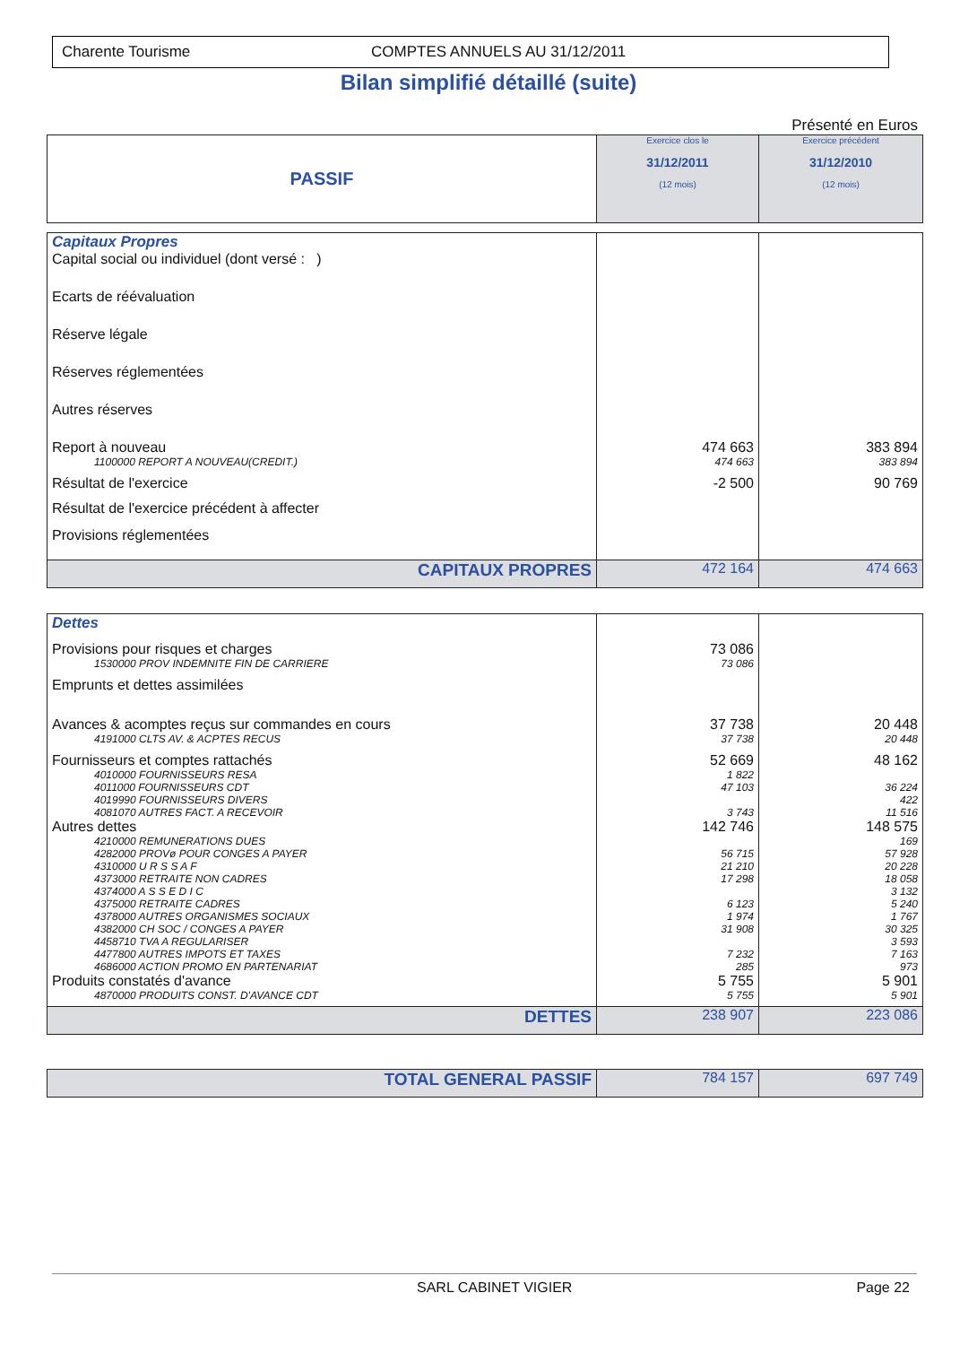Charente Tourisme COMPTES ANNUELS AU 31/12/2011
Bilan simplifié détaillé (suite)
Présenté en Euros
| PASSIF | Exercice clos le 31/12/2011 (12 mois) | Exercice précédent 31/12/2010 (12 mois) |
| --- | --- | --- |
| Capitaux Propres | | |
| Capital social ou individuel (dont versé : ) | | |
| Ecarts de réévaluation | | |
| Réserve légale | | |
| Réserves réglementées | | |
| Autres réserves | | |
| Report à nouveau | 474 663 | 383 894 |
| 1100000 REPORT A NOUVEAU(CREDIT.) | 474 663 | 383 894 |
| Résultat de l'exercice | -2 500 | 90 769 |
| Résultat de l'exercice précédent à affecter | | |
| Provisions réglementées | | |
| CAPITAUX PROPRES | 472 164 | 474 663 |
| Dettes | | |
| Provisions pour risques et charges | 73 086 | |
| 1530000 PROV INDEMNITE FIN DE CARRIERE | 73 086 | |
| Emprunts et dettes assimilées | | |
| Avances & acomptes reçus sur commandes en cours | 37 738 | 20 448 |
| 4191000 CLTS AV. & ACPTES RECUS | 37 738 | 20 448 |
| Fournisseurs et comptes rattachés | 52 669 | 48 162 |
| 4010000 FOURNISSEURS RESA | 1 822 | |
| 4011000 FOURNISSEURS CDT | 47 103 | 36 224 |
| 4019990 FOURNISSEURS DIVERS | | 422 |
| 4081070 AUTRES FACT. A RECEVOIR | 3 743 | 11 516 |
| Autres dettes | 142 746 | 148 575 |
| 4210000 REMUNERATIONS DUES | | 169 |
| 4282000 PROVø POUR CONGES A PAYER | 56 715 | 57 928 |
| 4310000 U R S S A F | 21 210 | 20 228 |
| 4373000 RETRAITE NON CADRES | 17 298 | 18 058 |
| 4374000 A S S E D I C | | 3 132 |
| 4375000 RETRAITE CADRES | 6 123 | 5 240 |
| 4378000 AUTRES ORGANISMES SOCIAUX | 1 974 | 1 767 |
| 4382000 CH SOC / CONGES A PAYER | 31 908 | 30 325 |
| 4458710 TVA A REGULARISER | | 3 593 |
| 4477800 AUTRES IMPOTS ET TAXES | 7 232 | 7 163 |
| 4686000 ACTION PROMO EN PARTENARIAT | 285 | 973 |
| Produits constatés d'avance | 5 755 | 5 901 |
| 4870000 PRODUITS CONST. D'AVANCE CDT | 5 755 | 5 901 |
| DETTES | 238 907 | 223 086 |
| TOTAL GENERAL PASSIF | 784 157 | 697 749 |
SARL CABINET VIGIER Page 22